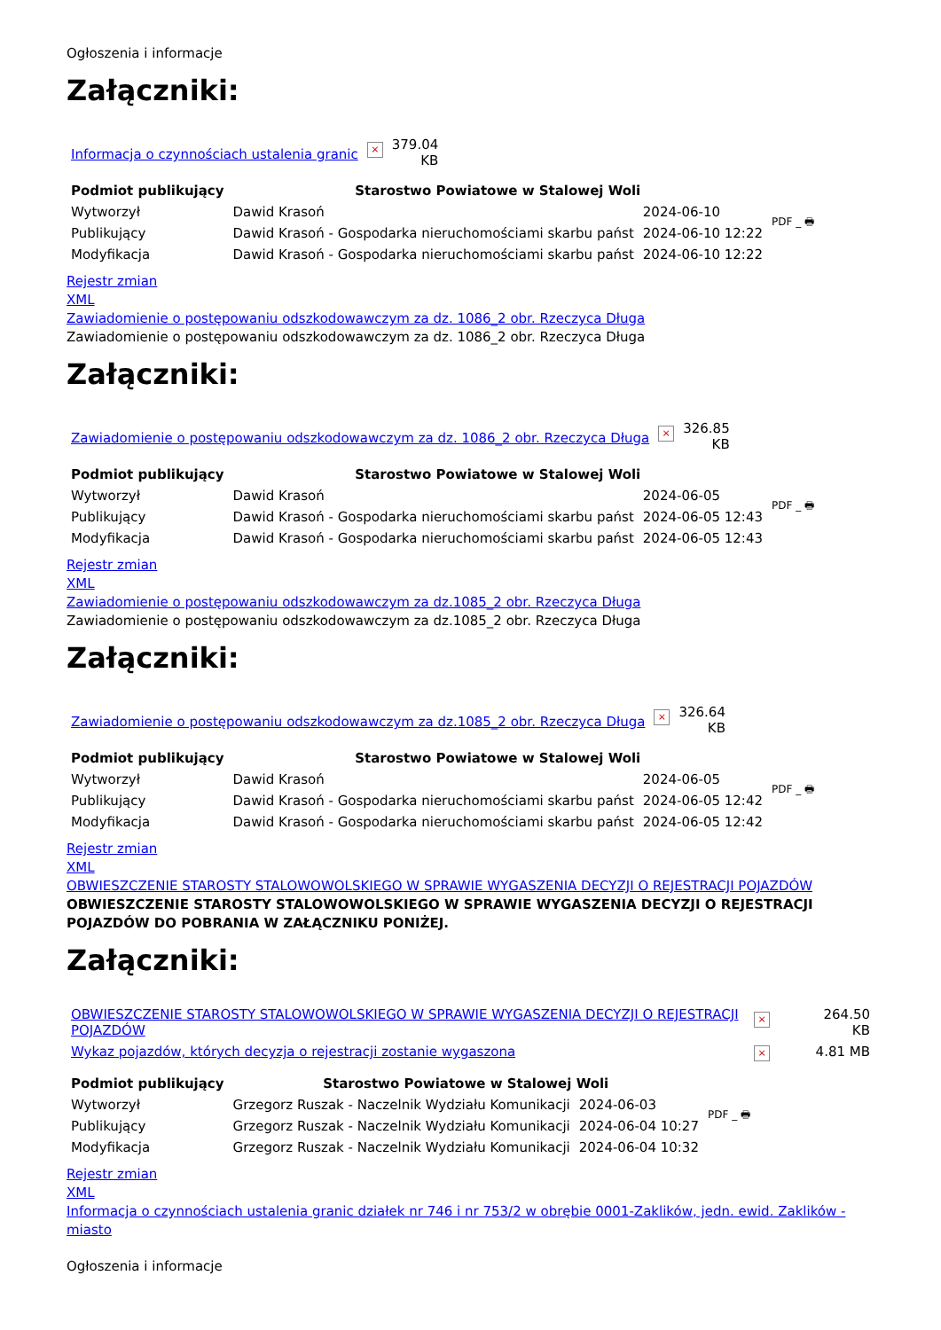Ogłoszenia i informacje
Załączniki:
| Informacja o czynnościach ustalenia granic | × | 379.04 KB |
| Podmiot publikujący | Starostwo Powiatowe w Stalowej Woli | | PDF _ 🖶 |
| Wytworzył | Dawid Krasoń | 2024-06-10 | |
| Publikujący | Dawid Krasoń - Gospodarka nieruchomościami skarbu państ | 2024-06-10 12:22 | |
| Modyfikacja | Dawid Krasoń - Gospodarka nieruchomościami skarbu państ | 2024-06-10 12:22 | |
Rejestr zmian
XML
Zawiadomienie o postępowaniu odszkodowawczym za dz. 1086_2 obr. Rzeczyca Długa
Zawiadomienie o postępowaniu odszkodowawczym za dz. 1086_2 obr. Rzeczyca Długa
Załączniki:
| Zawiadomienie o postępowaniu odszkodowawczym za dz. 1086_2 obr. Rzeczyca Długa | × | 326.85 KB |
| Podmiot publikujący | Starostwo Powiatowe w Stalowej Woli | | PDF _ 🖶 |
| Wytworzył | Dawid Krasoń | 2024-06-05 | |
| Publikujący | Dawid Krasoń - Gospodarka nieruchomościami skarbu państ | 2024-06-05 12:43 | |
| Modyfikacja | Dawid Krasoń - Gospodarka nieruchomościami skarbu państ | 2024-06-05 12:43 | |
Rejestr zmian
XML
Zawiadomienie o postępowaniu odszkodowawczym za dz.1085_2 obr. Rzeczyca Długa
Zawiadomienie o postępowaniu odszkodowawczym za dz.1085_2 obr. Rzeczyca Długa
Załączniki:
| Zawiadomienie o postępowaniu odszkodowawczym za dz.1085_2 obr. Rzeczyca Długa | × | 326.64 KB |
| Podmiot publikujący | Starostwo Powiatowe w Stalowej Woli | | PDF _ 🖶 |
| Wytworzył | Dawid Krasoń | 2024-06-05 | |
| Publikujący | Dawid Krasoń - Gospodarka nieruchomościami skarbu państ | 2024-06-05 12:42 | |
| Modyfikacja | Dawid Krasoń - Gospodarka nieruchomościami skarbu państ | 2024-06-05 12:42 | |
Rejestr zmian
XML
OBWIESZCZENIE STAROSTY STALOWOWOLSKIEGO W SPRAWIE WYGASZENIA DECYZJI O REJESTRACJI POJAZDÓW
OBWIESZCZENIE STAROSTY STALOWOWOLSKIEGO W SPRAWIE WYGASZENIA DECYZJI O REJESTRACJI POJAZDÓW DO POBRANIA W ZAŁĄCZNIKU PONIŻEJ.
Załączniki:
| OBWIESZCZENIE STAROSTY STALOWOWOLSKIEGO W SPRAWIE WYGASZENIA DECYZJI O REJESTRACJI POJAZDÓW | × | 264.50 KB |
| Wykaz pojazdów, których decyzja o rejestracji zostanie wygaszona | × | 4.81 MB |
| Podmiot publikujący | Starostwo Powiatowe w Stalowej Woli | | PDF _ 🖶 |
| Wytworzył | Grzegorz Ruszak - Naczelnik Wydziału Komunikacji | 2024-06-03 | |
| Publikujący | Grzegorz Ruszak - Naczelnik Wydziału Komunikacji | 2024-06-04 10:27 | |
| Modyfikacja | Grzegorz Ruszak - Naczelnik Wydziału Komunikacji | 2024-06-04 10:32 | |
Rejestr zmian
XML
Informacja o czynnościach ustalenia granic działek nr 746 i nr 753/2 w obrębie 0001-Zaklików, jedn. ewid. Zaklików - miasto
Ogłoszenia i informacje